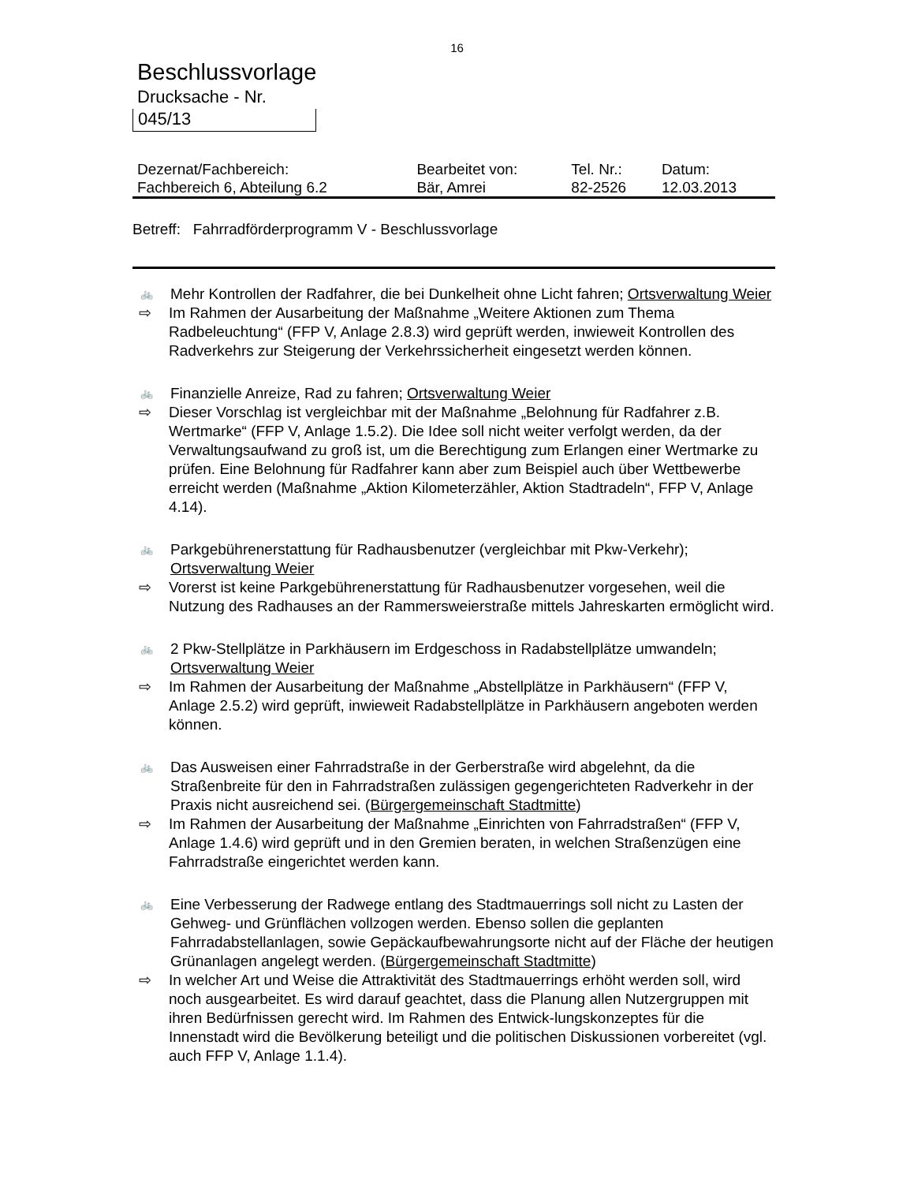16
Beschlussvorlage
Drucksache - Nr.
045/13
| Dezernat/Fachbereich: | Bearbeitet von: | Tel. Nr.: | Datum: |
| Fachbereich 6, Abteilung 6.2 | Bär, Amrei | 82-2526 | 12.03.2013 |
Betreff: Fahrradförderprogramm V - Beschlussvorlage
🚲 Mehr Kontrollen der Radfahrer, die bei Dunkelheit ohne Licht fahren; Ortsverwaltung Weier
⇨ Im Rahmen der Ausarbeitung der Maßnahme „Weitere Aktionen zum Thema Radbeleuchtung“ (FFP V, Anlage 2.8.3) wird geprüft werden, inwieweit Kontrollen des Radverkehrs zur Steigerung der Verkehrssicherheit eingesetzt werden können.
🚲 Finanzielle Anreize, Rad zu fahren; Ortsverwaltung Weier
⇨ Dieser Vorschlag ist vergleichbar mit der Maßnahme „Belohnung für Radfahrer z.B. Wertmarke“ (FFP V, Anlage 1.5.2). Die Idee soll nicht weiter verfolgt werden, da der Verwaltungsaufwand zu groß ist, um die Berechtigung zum Erlangen einer Wertmarke zu prüfen. Eine Belohnung für Radfahrer kann aber zum Beispiel auch über Wettbewerbe erreicht werden (Maßnahme „Aktion Kilometerzähler, Aktion Stadtradeln“, FFP V, Anlage 4.14).
🚲 Parkgebührenerstattung für Radhausbenutzer (vergleichbar mit Pkw-Verkehr); Ortsverwaltung Weier
⇨ Vorerst ist keine Parkgebührenerstattung für Radhausbenutzer vorgesehen, weil die Nutzung des Radhauses an der Rammersweierstraße mittels Jahreskarten ermöglicht wird.
🚲 2 Pkw-Stellplätze in Parkhäusern im Erdgeschoss in Radabstellplätze umwandeln; Ortsverwaltung Weier
⇨ Im Rahmen der Ausarbeitung der Maßnahme „Abstellplätze in Parkhäusern“ (FFP V, Anlage 2.5.2) wird geprüft, inwieweit Radabstellplätze in Parkhäusern angeboten werden können.
🚲 Das Ausweisen einer Fahrradstraße in der Gerberstraße wird abgelehnt, da die Straßenbreite für den in Fahrradstraßen zulässigen gegengerichteten Radverkehr in der Praxis nicht ausreichend sei. (Bürgergemeinschaft Stadtmitte)
⇨ Im Rahmen der Ausarbeitung der Maßnahme „Einrichten von Fahrradstraßen“ (FFP V, Anlage 1.4.6) wird geprüft und in den Gremien beraten, in welchen Straßenzügen eine Fahrradstraße eingerichtet werden kann.
🚲 Eine Verbesserung der Radwege entlang des Stadtmauerrings soll nicht zu Lasten der Gehweg- und Grünflächen vollzogen werden. Ebenso sollen die geplanten Fahrradabstellanlagen, sowie Gepäckaufbewahrungsorte nicht auf der Fläche der heutigen Grünanlagen angelegt werden. (Bürgergemeinschaft Stadtmitte)
⇨ In welcher Art und Weise die Attraktivität des Stadtmauerrings erhöht werden soll, wird noch ausgearbeitet. Es wird darauf geachtet, dass die Planung allen Nutzergruppen mit ihren Bedürfnissen gerecht wird. Im Rahmen des Entwick-lungskonzeptes für die Innenstadt wird die Bevölkerung beteiligt und die politischen Diskussionen vorbereitet (vgl. auch FFP V, Anlage 1.1.4).